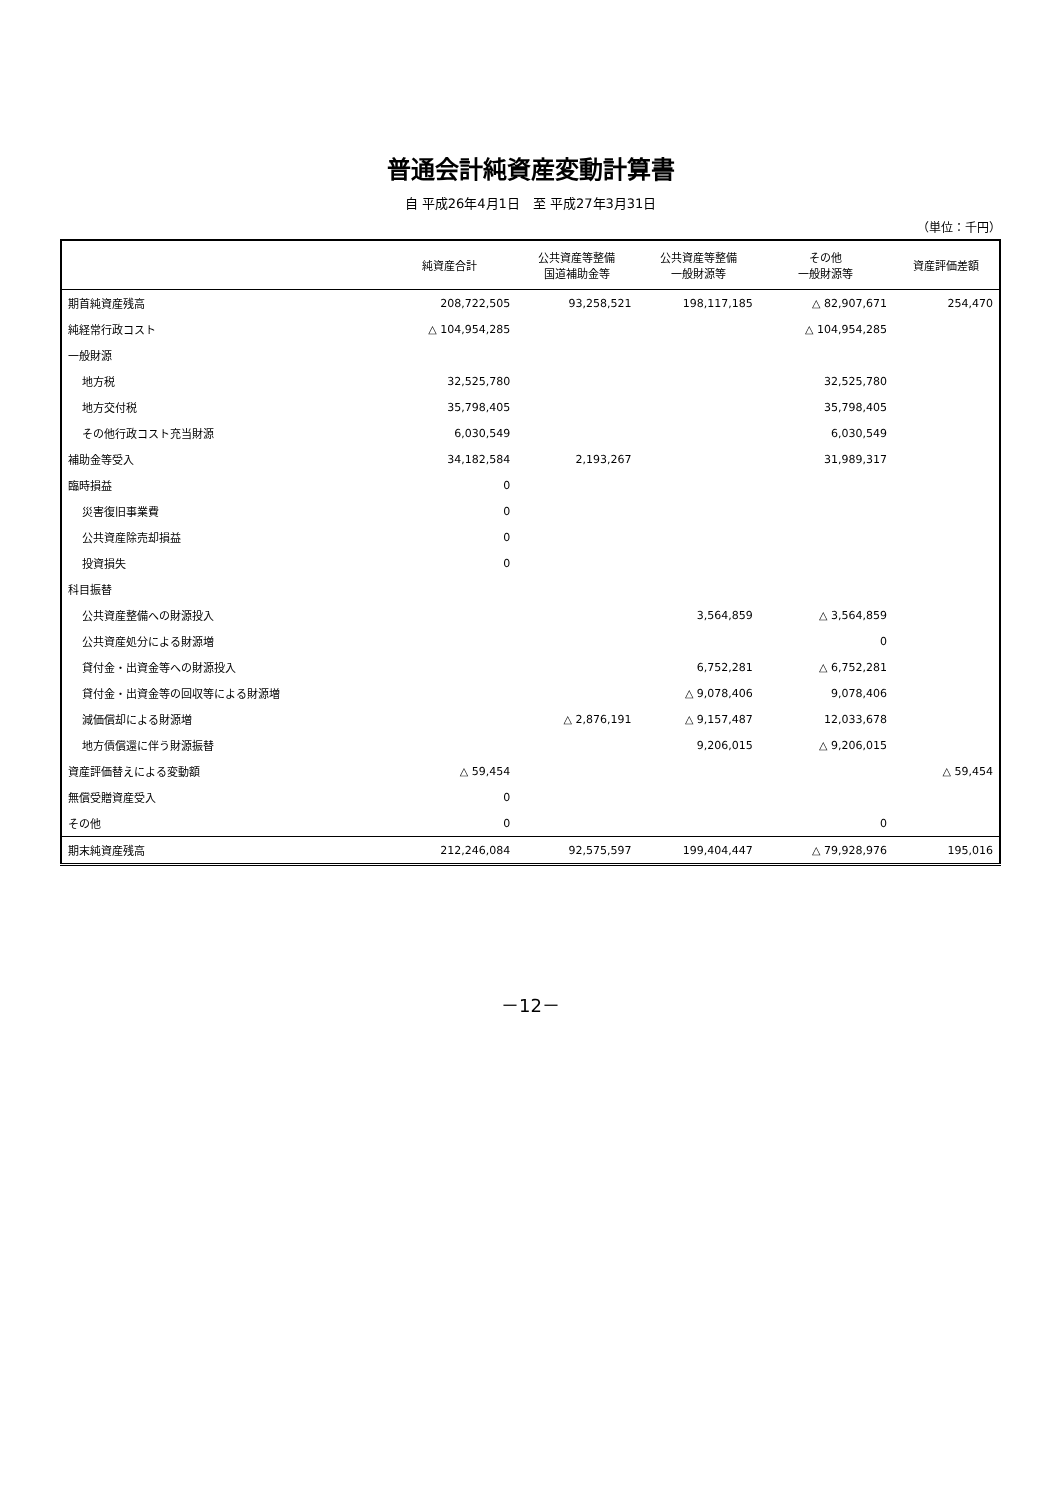普通会計純資産変動計算書
自 平成26年4月1日　至 平成27年3月31日
（単位：千円）
| | 純資産合計 | 公共資産等整備 国道補助金等 | 公共資産等整備 一般財源等 | その他 一般財源等 | 資産評価差額 |
| --- | --- | --- | --- | --- | --- |
| 期首純資産残高 | 208,722,505 | 93,258,521 | 198,117,185 | △ 82,907,671 | 254,470 |
| 純経常行政コスト | △ 104,954,285 | | | △ 104,954,285 | |
| 一般財源 | | | | | |
| 地方税 | 32,525,780 | | | 32,525,780 | |
| 地方交付税 | 35,798,405 | | | 35,798,405 | |
| その他行政コスト充当財源 | 6,030,549 | | | 6,030,549 | |
| 補助金等受入 | 34,182,584 | 2,193,267 | | 31,989,317 | |
| 臨時損益 | 0 | | | | |
| 災害復旧事業費 | 0 | | | | |
| 公共資産除売却損益 | 0 | | | | |
| 投資損失 | 0 | | | | |
| 科目振替 | | | | | |
| 公共資産整備への財源投入 | | | 3,564,859 | △ 3,564,859 | |
| 公共資産処分による財源増 | | | | 0 | |
| 貸付金・出資金等への財源投入 | | | 6,752,281 | △ 6,752,281 | |
| 貸付金・出資金等の回収等による財源増 | | | △ 9,078,406 | 9,078,406 | |
| 減価償却による財源増 | | △ 2,876,191 | △ 9,157,487 | 12,033,678 | |
| 地方債償還に伴う財源振替 | | | 9,206,015 | △ 9,206,015 | |
| 資産評価替えによる変動額 | △ 59,454 | | | | △ 59,454 |
| 無償受贈資産受入 | 0 | | | | |
| その他 | 0 | | | 0 | |
| 期末純資産残高 | 212,246,084 | 92,575,597 | 199,404,447 | △ 79,928,976 | 195,016 |
－12－